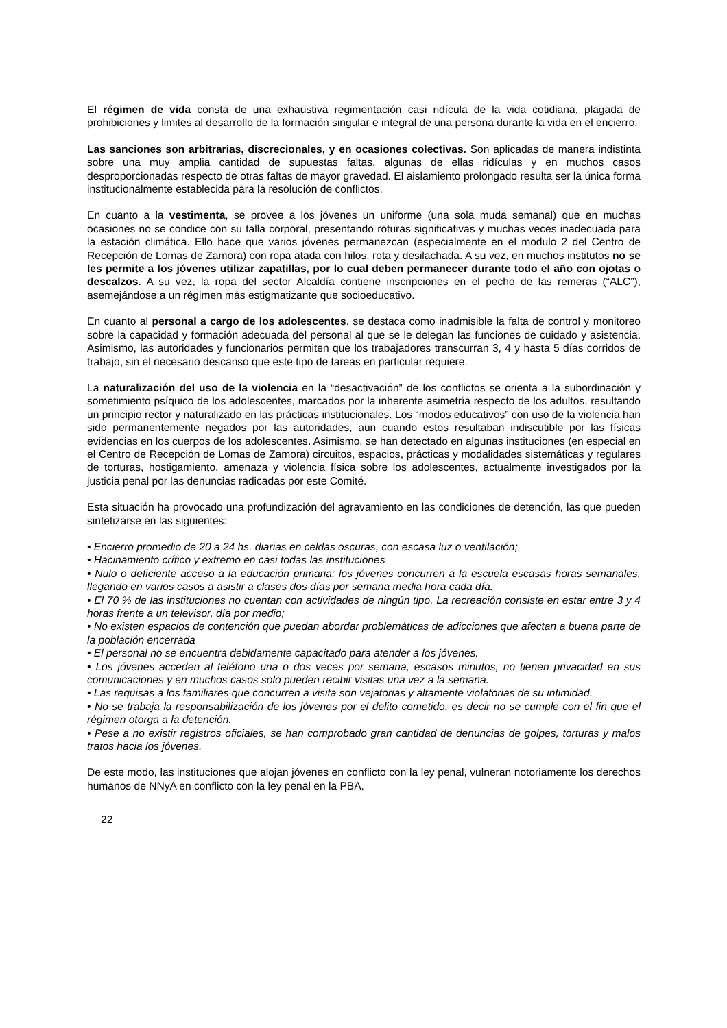El régimen de vida consta de una exhaustiva regimentación casi ridícula de la vida cotidiana, plagada de prohibiciones y limites al desarrollo de la formación singular e integral de una persona durante la vida en el encierro.
Las sanciones son arbitrarias, discrecionales, y en ocasiones colectivas. Son aplicadas de manera indistinta sobre una muy amplia cantidad de supuestas faltas, algunas de ellas ridículas y en muchos casos desproporcionadas respecto de otras faltas de mayor gravedad. El aislamiento prolongado resulta ser la única forma institucionalmente establecida para la resolución de conflictos.
En cuanto a la vestimenta, se provee a los jóvenes un uniforme (una sola muda semanal) que en muchas ocasiones no se condice con su talla corporal, presentando roturas significativas y muchas veces inadecuada para la estación climática. Ello hace que varios jóvenes permanezcan (especialmente en el modulo 2 del Centro de Recepción de Lomas de Zamora) con ropa atada con hilos, rota y desilachada. A su vez, en muchos institutos no se les permite a los jóvenes utilizar zapatillas, por lo cual deben permanecer durante todo el año con ojotas o descalzos. A su vez, la ropa del sector Alcaldía contiene inscripciones en el pecho de las remeras (“ALC”), asemejándose a un régimen más estigmatizante que socioeducativo.
En cuanto al personal a cargo de los adolescentes, se destaca como inadmisible la falta de control y monitoreo sobre la capacidad y formación adecuada del personal al que se le delegan las funciones de cuidado y asistencia. Asimismo, las autoridades y funcionarios permiten que los trabajadores transcurran 3, 4 y hasta 5 días corridos de trabajo, sin el necesario descanso que este tipo de tareas en particular requiere.
La naturalización del uso de la violencia en la “desactivación” de los conflictos se orienta a la subordinación y sometimiento psíquico de los adolescentes, marcados por la inherente asimetría respecto de los adultos, resultando un principio rector y naturalizado en las prácticas institucionales. Los “modos educativos” con uso de la violencia han sido permanentemente negados por las autoridades, aun cuando estos resultaban indiscutible por las físicas evidencias en los cuerpos de los adolescentes. Asimismo, se han detectado en algunas instituciones (en especial en el Centro de Recepción de Lomas de Zamora) circuitos, espacios, prácticas y modalidades sistemáticas y regulares de torturas, hostigamiento, amenaza y violencia física sobre los adolescentes, actualmente investigados por la justicia penal por las denuncias radicadas por este Comité.
Esta situación ha provocado una profundización del agravamiento en las condiciones de detención, las que pueden sintetizarse en las siguientes:
• Encierro promedio de 20 a 24 hs. diarias en celdas oscuras, con escasa luz o ventilación;
• Hacinamiento crítico y extremo en casi todas las instituciones
• Nulo o deficiente acceso a la educación primaria: los jóvenes concurren a la escuela escasas horas semanales, llegando en varios casos a asistir a clases dos días por semana media hora cada día.
• El 70 % de las instituciones no cuentan con actividades de ningún tipo. La recreación consiste en estar entre 3 y 4 horas frente a un televisor, día por medio;
• No existen espacios de contención que puedan abordar problemáticas de adicciones que afectan a buena parte de la población encerrada
• El personal no se encuentra debidamente capacitado para atender a los jóvenes.
• Los jóvenes acceden al teléfono una o dos veces por semana, escasos minutos, no tienen privacidad en sus comunicaciones y en muchos casos solo pueden recibir visitas una vez a la semana.
• Las requisas a los familiares que concurren a visita son vejatorias y altamente violatorias de su intimidad.
• No se trabaja la responsabilización de los jóvenes por el delito cometido, es decir no se cumple con el fin que el régimen otorga a la detención.
• Pese a no existir registros oficiales, se han comprobado gran cantidad de denuncias de golpes, torturas y malos tratos hacia los jóvenes.
De este modo, las instituciones que alojan jóvenes en conflicto con la ley penal, vulneran notoriamente los derechos humanos de NNyA en conflicto con la ley penal en la PBA.
22